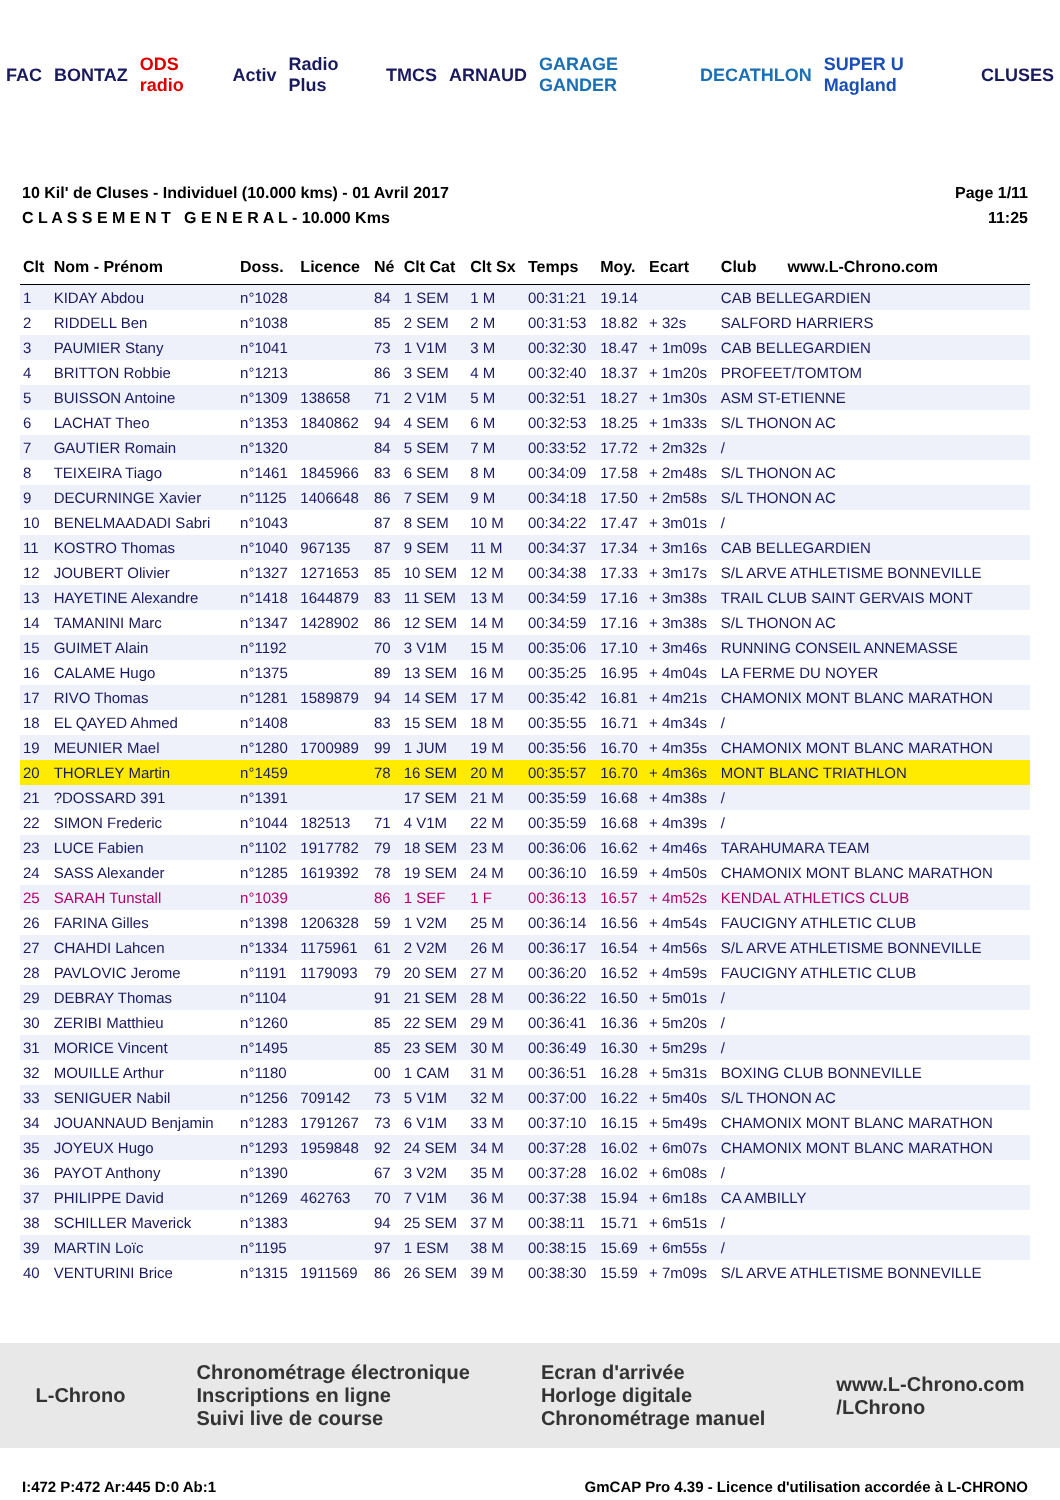FAC BONTAZ ODS radio Activ Radio Plus TMCS ARNAUD GARAGE GANDER DECATHLON SUPER U Magland CLUSES
10 Kil' de Cluses - Individuel (10.000 kms) - 01 Avril 2017
C L A S S E M E N T G E N E R A L - 10.000 Kms
Page 1/11
11:25
| Clt | Nom - Prénom | Doss. | Licence | Né | Clt Cat | Clt Sx | Temps | Moy. | Ecart | Club www.L-Chrono.com |
| --- | --- | --- | --- | --- | --- | --- | --- | --- | --- | --- |
| 1 | KIDAY Abdou | n°1028 | | 84 | 1 SEM | 1 M | 00:31:21 | 19.14 | | CAB BELLEGARDIEN |
| 2 | RIDDELL Ben | n°1038 | | 85 | 2 SEM | 2 M | 00:31:53 | 18.82 | + 32s | SALFORD HARRIERS |
| 3 | PAUMIER Stany | n°1041 | | 73 | 1 V1M | 3 M | 00:32:30 | 18.47 | + 1m09s | CAB BELLEGARDIEN |
| 4 | BRITTON Robbie | n°1213 | | 86 | 3 SEM | 4 M | 00:32:40 | 18.37 | + 1m20s | PROFEET/TOMTOM |
| 5 | BUISSON Antoine | n°1309 | 138658 | 71 | 2 V1M | 5 M | 00:32:51 | 18.27 | + 1m30s | ASM ST-ETIENNE |
| 6 | LACHAT Theo | n°1353 | 1840862 | 94 | 4 SEM | 6 M | 00:32:53 | 18.25 | + 1m33s | S/L THONON AC |
| 7 | GAUTIER Romain | n°1320 | | 84 | 5 SEM | 7 M | 00:33:52 | 17.72 | + 2m32s | / |
| 8 | TEIXEIRA Tiago | n°1461 | 1845966 | 83 | 6 SEM | 8 M | 00:34:09 | 17.58 | + 2m48s | S/L THONON AC |
| 9 | DECURNINGE Xavier | n°1125 | 1406648 | 86 | 7 SEM | 9 M | 00:34:18 | 17.50 | + 2m58s | S/L THONON AC |
| 10 | BENELMAADADI Sabri | n°1043 | | 87 | 8 SEM | 10 M | 00:34:22 | 17.47 | + 3m01s | / |
| 11 | KOSTRO Thomas | n°1040 | 967135 | 87 | 9 SEM | 11 M | 00:34:37 | 17.34 | + 3m16s | CAB BELLEGARDIEN |
| 12 | JOUBERT Olivier | n°1327 | 1271653 | 85 | 10 SEM | 12 M | 00:34:38 | 17.33 | + 3m17s | S/L ARVE ATHLETISME BONNEVILLE |
| 13 | HAYETINE Alexandre | n°1418 | 1644879 | 83 | 11 SEM | 13 M | 00:34:59 | 17.16 | + 3m38s | TRAIL CLUB SAINT GERVAIS MONT |
| 14 | TAMANINI Marc | n°1347 | 1428902 | 86 | 12 SEM | 14 M | 00:34:59 | 17.16 | + 3m38s | S/L THONON AC |
| 15 | GUIMET Alain | n°1192 | | 70 | 3 V1M | 15 M | 00:35:06 | 17.10 | + 3m46s | RUNNING CONSEIL ANNEMASSE |
| 16 | CALAME Hugo | n°1375 | | 89 | 13 SEM | 16 M | 00:35:25 | 16.95 | + 4m04s | LA FERME DU NOYER |
| 17 | RIVO Thomas | n°1281 | 1589879 | 94 | 14 SEM | 17 M | 00:35:42 | 16.81 | + 4m21s | CHAMONIX MONT BLANC MARATHON |
| 18 | EL QAYED Ahmed | n°1408 | | 83 | 15 SEM | 18 M | 00:35:55 | 16.71 | + 4m34s | / |
| 19 | MEUNIER Mael | n°1280 | 1700989 | 99 | 1 JUM | 19 M | 00:35:56 | 16.70 | + 4m35s | CHAMONIX MONT BLANC MARATHON |
| 20 | THORLEY Martin | n°1459 | | 78 | 16 SEM | 20 M | 00:35:57 | 16.70 | + 4m36s | MONT BLANC TRIATHLON |
| 21 | ?DOSSARD 391 | n°1391 | | | 17 SEM | 21 M | 00:35:59 | 16.68 | + 4m38s | / |
| 22 | SIMON Frederic | n°1044 | 182513 | 71 | 4 V1M | 22 M | 00:35:59 | 16.68 | + 4m39s | / |
| 23 | LUCE Fabien | n°1102 | 1917782 | 79 | 18 SEM | 23 M | 00:36:06 | 16.62 | + 4m46s | TARAHUMARA TEAM |
| 24 | SASS Alexander | n°1285 | 1619392 | 78 | 19 SEM | 24 M | 00:36:10 | 16.59 | + 4m50s | CHAMONIX MONT BLANC MARATHON |
| 25 | SARAH Tunstall | n°1039 | | 86 | 1 SEF | 1 F | 00:36:13 | 16.57 | + 4m52s | KENDAL ATHLETICS CLUB |
| 26 | FARINA Gilles | n°1398 | 1206328 | 59 | 1 V2M | 25 M | 00:36:14 | 16.56 | + 4m54s | FAUCIGNY ATHLETIC CLUB |
| 27 | CHAHDI Lahcen | n°1334 | 1175961 | 61 | 2 V2M | 26 M | 00:36:17 | 16.54 | + 4m56s | S/L ARVE ATHLETISME BONNEVILLE |
| 28 | PAVLOVIC Jerome | n°1191 | 1179093 | 79 | 20 SEM | 27 M | 00:36:20 | 16.52 | + 4m59s | FAUCIGNY ATHLETIC CLUB |
| 29 | DEBRAY Thomas | n°1104 | | 91 | 21 SEM | 28 M | 00:36:22 | 16.50 | + 5m01s | / |
| 30 | ZERIBI Matthieu | n°1260 | | 85 | 22 SEM | 29 M | 00:36:41 | 16.36 | + 5m20s | / |
| 31 | MORICE Vincent | n°1495 | | 85 | 23 SEM | 30 M | 00:36:49 | 16.30 | + 5m29s | / |
| 32 | MOUILLE Arthur | n°1180 | | 00 | 1 CAM | 31 M | 00:36:51 | 16.28 | + 5m31s | BOXING CLUB BONNEVILLE |
| 33 | SENIGUER Nabil | n°1256 | 709142 | 73 | 5 V1M | 32 M | 00:37:00 | 16.22 | + 5m40s | S/L THONON AC |
| 34 | JOUANNAUD Benjamin | n°1283 | 1791267 | 73 | 6 V1M | 33 M | 00:37:10 | 16.15 | + 5m49s | CHAMONIX MONT BLANC MARATHON |
| 35 | JOYEUX Hugo | n°1293 | 1959848 | 92 | 24 SEM | 34 M | 00:37:28 | 16.02 | + 6m07s | CHAMONIX MONT BLANC MARATHON |
| 36 | PAYOT Anthony | n°1390 | | 67 | 3 V2M | 35 M | 00:37:28 | 16.02 | + 6m08s | / |
| 37 | PHILIPPE David | n°1269 | 462763 | 70 | 7 V1M | 36 M | 00:37:38 | 15.94 | + 6m18s | CA AMBILLY |
| 38 | SCHILLER Maverick | n°1383 | | 94 | 25 SEM | 37 M | 00:38:11 | 15.71 | + 6m51s | / |
| 39 | MARTIN Loïc | n°1195 | | 97 | 1 ESM | 38 M | 00:38:15 | 15.69 | + 6m55s | / |
| 40 | VENTURINI Brice | n°1315 | 1911569 | 86 | 26 SEM | 39 M | 00:38:30 | 15.59 | + 7m09s | S/L ARVE ATHLETISME BONNEVILLE |
L-Chrono Chronométrage électronique
Inscriptions en ligne
Suivi live de course Ecran d'arrivée
Horloge digitale
Chronométrage manuel www.L-Chrono.com
/LChrono
I:472 P:472 Ar:445 D:0 Ab:1 GmCAP Pro 4.39 - Licence d'utilisation accordée à L-CHRONO